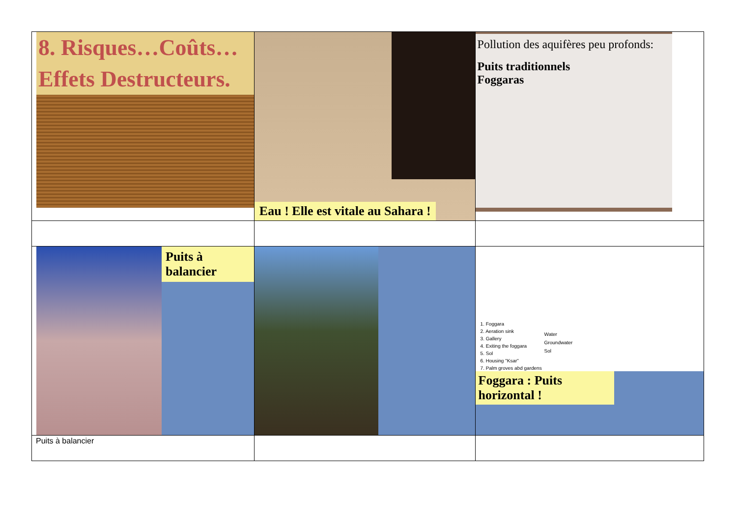| 8. Risques…Coûts… Effets Destructeurs. | Eau ! Elle est vitale au Sahara ! | Pollution des aquifères peu profonds: Puits traditionnels Foggaras |
| Puits à balancier | | 1. Foggara 2. Aeration sink 3. Gallery 4. Exiting the foggara 5. Sol 6. Housing "Ksar" 7. Palm groves abd gardens Water Groundwater Sol Foggara : Puits horizontal ! |
| Puits à balancier | | |